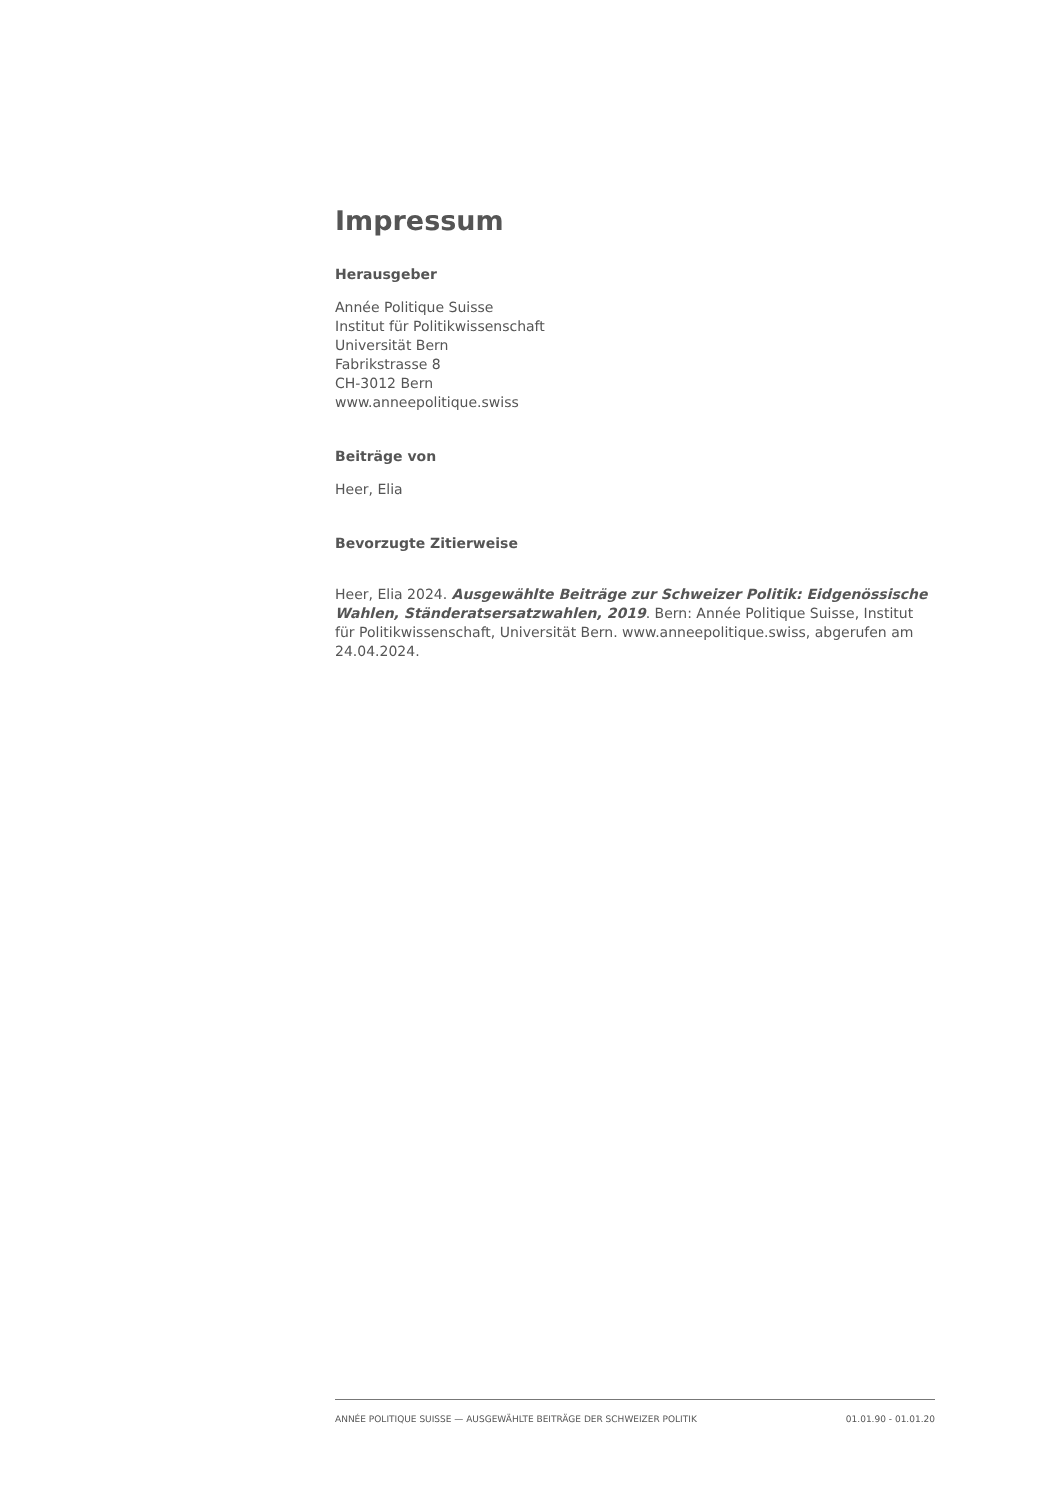Impressum
Herausgeber
Année Politique Suisse
Institut für Politikwissenschaft
Universität Bern
Fabrikstrasse 8
CH-3012 Bern
www.anneepolitique.swiss
Beiträge von
Heer, Elia
Bevorzugte Zitierweise
Heer, Elia 2024. Ausgewählte Beiträge zur Schweizer Politik: Eidgenössische Wahlen, Ständeratsersatzwahlen, 2019. Bern: Année Politique Suisse, Institut für Politikwissenschaft, Universität Bern. www.anneepolitique.swiss, abgerufen am 24.04.2024.
ANNÉE POLITIQUE SUISSE — AUSGEWÄHLTE BEITRÄGE DER SCHWEIZER POLITIK 01.01.90 - 01.01.20